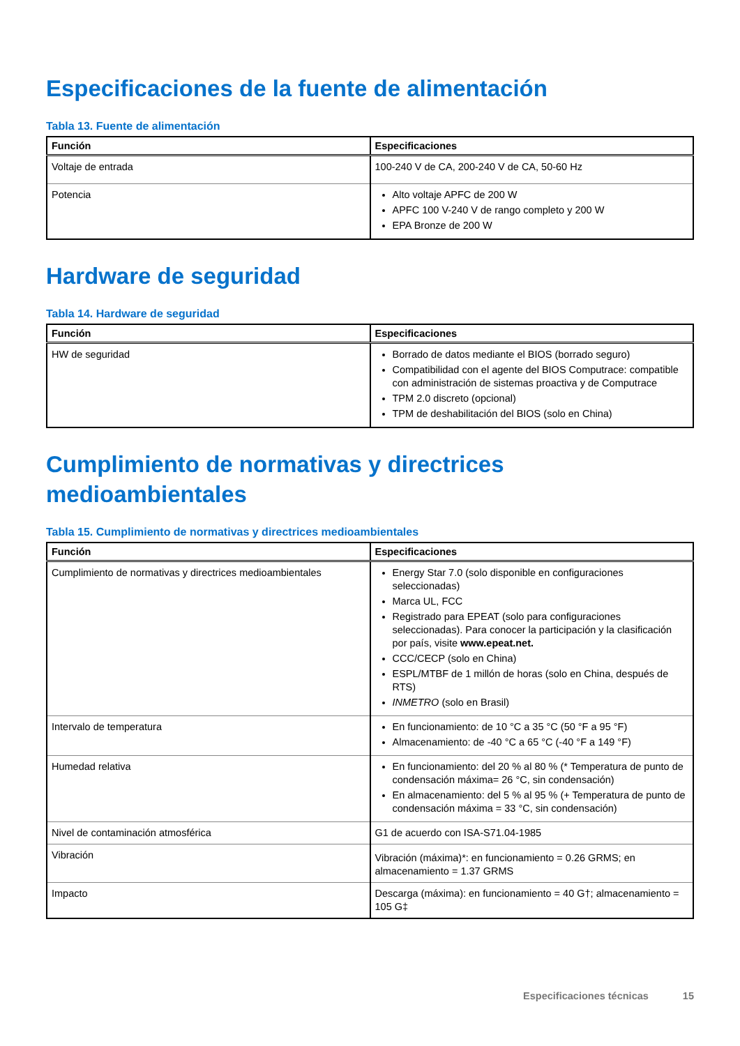Especificaciones de la fuente de alimentación
Tabla 13. Fuente de alimentación
| Función | Especificaciones |
| --- | --- |
| Voltaje de entrada | 100-240 V de CA, 200-240 V de CA, 50-60 Hz |
| Potencia | Alto voltaje APFC de 200 W APFC 100 V-240 V de rango completo y 200 W EPA Bronze de 200 W |
Hardware de seguridad
Tabla 14. Hardware de seguridad
| Función | Especificaciones |
| --- | --- |
| HW de seguridad | Borrado de datos mediante el BIOS (borrado seguro) Compatibilidad con el agente del BIOS Computrace: compatible con administración de sistemas proactiva y de Computrace TPM 2.0 discreto (opcional) TPM de deshabilitación del BIOS (solo en China) |
Cumplimiento de normativas y directrices medioambientales
Tabla 15. Cumplimiento de normativas y directrices medioambientales
| Función | Especificaciones |
| --- | --- |
| Cumplimiento de normativas y directrices medioambientales | Energy Star 7.0 (solo disponible en configuraciones seleccionadas) Marca UL, FCC Registrado para EPEAT (solo para configuraciones seleccionadas). Para conocer la participación y la clasificación por país, visite www.epeat.net. CCC/CECP (solo en China) ESPL/MTBF de 1 millón de horas (solo en China, después de RTS) INMETRO (solo en Brasil) |
| Intervalo de temperatura | En funcionamiento: de 10 °C a 35 °C (50 °F a 95 °F) Almacenamiento: de -40 °C a 65 °C (-40 °F a 149 °F) |
| Humedad relativa | En funcionamiento: del 20 % al 80 % (* Temperatura de punto de condensación máxima= 26 °C, sin condensación) En almacenamiento: del 5 % al 95 % (+ Temperatura de punto de condensación máxima = 33 °C, sin condensación) |
| Nivel de contaminación atmosférica | G1 de acuerdo con ISA-S71.04-1985 |
| Vibración | Vibración (máxima)*: en funcionamiento = 0.26 GRMS; en almacenamiento = 1.37 GRMS |
| Impacto | Descarga (máxima): en funcionamiento = 40 G†; almacenamiento = 105 G‡ |
Especificaciones técnicas 15